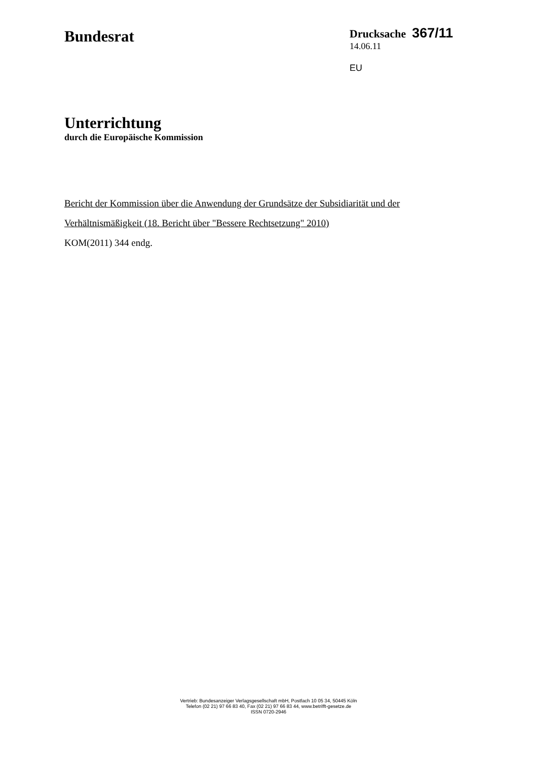Bundesrat
Drucksache 367/11
14.06.11
EU
Unterrichtung
durch die Europäische Kommission
Bericht der Kommission über die Anwendung der Grundsätze der Subsidiarität und der Verhältnismäßigkeit (18. Bericht über "Bessere Rechtsetzung" 2010)
KOM(2011) 344 endg.
Vertrieb: Bundesanzeiger Verlagsgesellschaft mbH, Postfach 10 05 34, 50445 Köln
Telefon (02 21) 97 66 83 40, Fax (02 21) 97 66 83 44, www.betrifft-gesetze.de
ISSN 0720-2946